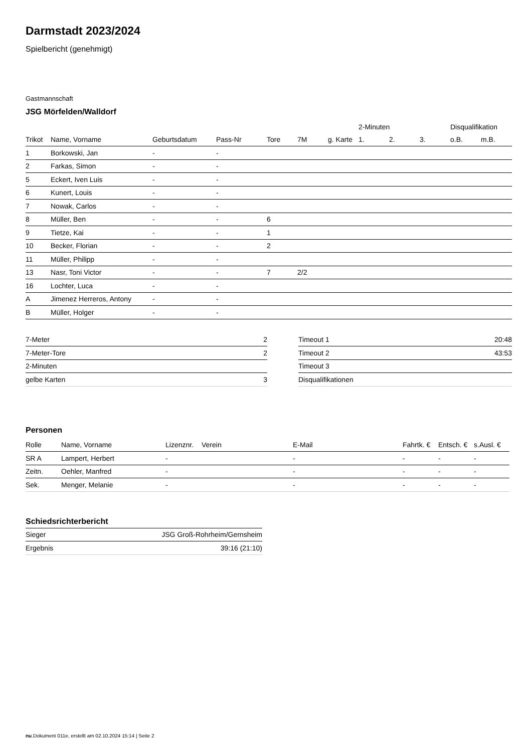Darmstadt 2023/2024
Spielbericht (genehmigt)
Gastmannschaft
JSG Mörfelden/Walldorf
| | | | | | | | 2-Minuten | | | Disqualifikation | |
| Trikot | Name, Vorname | Geburtsdatum | Pass-Nr | Tore | 7M | g. Karte | 1. | 2. | 3. | o.B. | m.B. |
| 1 | Borkowski, Jan | - | - | | | | | | | | |
| 2 | Farkas, Simon | - | - | | | | | | | | |
| 5 | Eckert, Iven Luis | - | - | | | | | | | | |
| 6 | Kunert, Louis | - | - | | | | | | | | |
| 7 | Nowak, Carlos | - | - | | | | | | | | |
| 8 | Müller, Ben | - | - | 6 | | | | | | | |
| 9 | Tietze, Kai | - | - | 1 | | | | | | | |
| 10 | Becker, Florian | - | - | 2 | | | | | | | |
| 11 | Müller, Philipp | - | - | | | | | | | | |
| 13 | Nasr, Toni Victor | - | - | 7 | 2/2 | | | | | | |
| 16 | Lochter, Luca | - | - | | | | | | | | |
| A | Jimenez Herreros, Antony | - | - | | | | | | | | |
| B | Müller, Holger | - | - | | | | | | | | |
| 7-Meter | 2 |
| 7-Meter-Tore | 2 |
| 2-Minuten | |
| gelbe Karten | 3 |
| Timeout 1 | 20:48 |
| Timeout 2 | 43:53 |
| Timeout 3 | |
| Disqualifikationen | |
Personen
| Rolle | Name, Vorname | Lizenznr. | Verein | E-Mail | Fahrtk. € | Entsch. € | s.Ausl. € |
| --- | --- | --- | --- | --- | --- | --- | --- |
| SR A | Lampert, Herbert | - | | - | - | - | - |
| Zeitn. | Oehler, Manfred | - | | - | - | - | - |
| Sek. | Menger, Melanie | - | | - | - | - | - |
Schiedsrichterbericht
| Sieger | JSG Groß-Rohrheim/Gernsheim |
| Ergebnis | 39:16 (21:10) |
nu.Dokument 011e, erstellt am 02.10.2024 15:14 | Seite 2